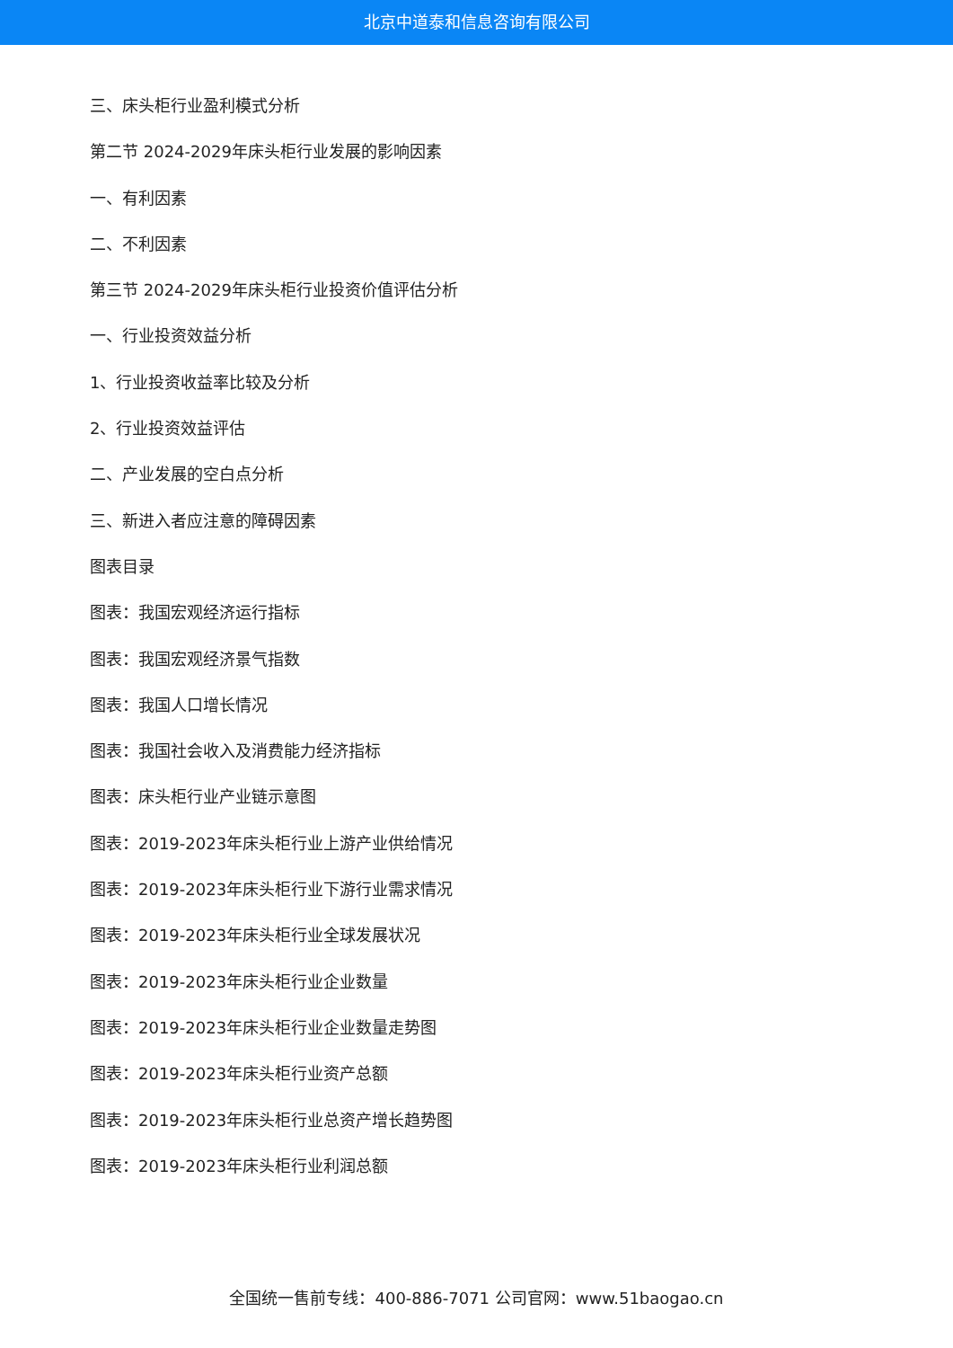北京中道泰和信息咨询有限公司
三、床头柜行业盈利模式分析
第二节 2024-2029年床头柜行业发展的影响因素
一、有利因素
二、不利因素
第三节 2024-2029年床头柜行业投资价值评估分析
一、行业投资效益分析
1、行业投资收益率比较及分析
2、行业投资效益评估
二、产业发展的空白点分析
三、新进入者应注意的障碍因素
图表目录
图表：我国宏观经济运行指标
图表：我国宏观经济景气指数
图表：我国人口增长情况
图表：我国社会收入及消费能力经济指标
图表：床头柜行业产业链示意图
图表：2019-2023年床头柜行业上游产业供给情况
图表：2019-2023年床头柜行业下游行业需求情况
图表：2019-2023年床头柜行业全球发展状况
图表：2019-2023年床头柜行业企业数量
图表：2019-2023年床头柜行业企业数量走势图
图表：2019-2023年床头柜行业资产总额
图表：2019-2023年床头柜行业总资产增长趋势图
图表：2019-2023年床头柜行业利润总额
全国统一售前专线：400-886-7071 公司官网：www.51baogao.cn